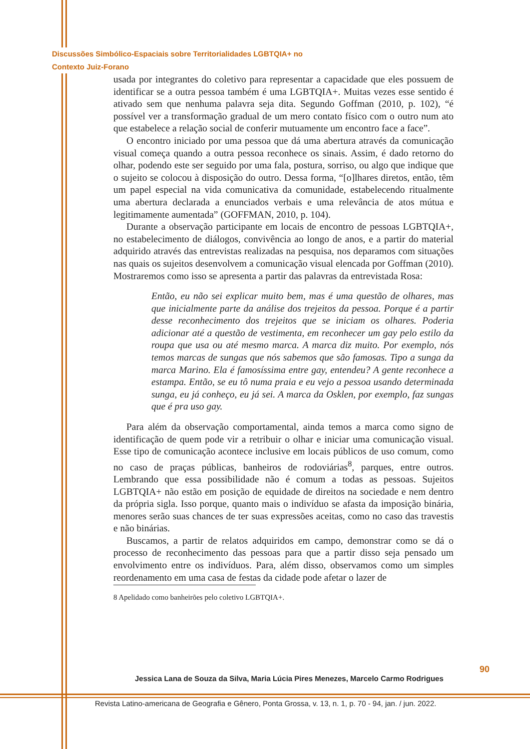Discussões Simbólico-Espaciais sobre Territorialidades LGBTQIA+ no
Contexto Juiz-Forano
usada por integrantes do coletivo para representar a capacidade que eles possuem de identificar se a outra pessoa também é uma LGBTQIA+. Muitas vezes esse sentido é ativado sem que nenhuma palavra seja dita. Segundo Goffman (2010, p. 102), “é possível ver a transformação gradual de um mero contato físico com o outro num ato que estabelece a relação social de conferir mutuamente um encontro face a face”.
O encontro iniciado por uma pessoa que dá uma abertura através da comunicação visual começa quando a outra pessoa reconhece os sinais. Assim, é dado retorno do olhar, podendo este ser seguido por uma fala, postura, sorriso, ou algo que indique que o sujeito se colocou à disposição do outro. Dessa forma, “[o]lhares diretos, então, têm um papel especial na vida comunicativa da comunidade, estabelecendo ritualmente uma abertura declarada a enunciados verbais e uma relevância de atos mútua e legitimamente aumentada” (GOFFMAN, 2010, p. 104).
Durante a observação participante em locais de encontro de pessoas LGBTQIA+, no estabelecimento de diálogos, convivência ao longo de anos, e a partir do material adquirido através das entrevistas realizadas na pesquisa, nos deparamos com situações nas quais os sujeitos desenvolvem a comunicação visual elencada por Goffman (2010). Mostraremos como isso se apresenta a partir das palavras da entrevistada Rosa:
Então, eu não sei explicar muito bem, mas é uma questão de olhares, mas que inicialmente parte da análise dos trejeitos da pessoa. Porque é a partir desse reconhecimento dos trejeitos que se iniciam os olhares. Poderia adicionar até a questão de vestimenta, em reconhecer um gay pelo estilo da roupa que usa ou até mesmo marca. A marca diz muito. Por exemplo, nós temos marcas de sungas que nós sabemos que são famosas. Tipo a sunga da marca Marino. Ela é famosíssima entre gay, entendeu? A gente reconhece a estampa. Então, se eu tô numa praia e eu vejo a pessoa usando determinada sunga, eu já conheço, eu já sei. A marca da Osklen, por exemplo, faz sungas que é pra uso gay.
Para além da observação comportamental, ainda temos a marca como signo de identificação de quem pode vir a retribuir o olhar e iniciar uma comunicação visual. Esse tipo de comunicação acontece inclusive em locais públicos de uso comum, como no caso de praças públicas, banheiros de rodoviárias<sup>8</sup>, parques, entre outros. Lembrando que essa possibilidade não é comum a todas as pessoas. Sujeitos LGBTQIA+ não estão em posição de equidade de direitos na sociedade e nem dentro da própria sigla. Isso porque, quanto mais o indivíduo se afasta da imposição binária, menores serão suas chances de ter suas expressões aceitas, como no caso das travestis e não binárias.
Buscamos, a partir de relatos adquiridos em campo, demonstrar como se dá o processo de reconhecimento das pessoas para que a partir disso seja pensado um envolvimento entre os indivíduos. Para, além disso, observamos como um simples reordenamento em uma casa de festas da cidade pode afetar o lazer de
8 Apelidado como banheirões pelo coletivo LGBTQIA+.
90
Jessica Lana de Souza da Silva, Maria Lúcia Pires Menezes, Marcelo Carmo Rodrigues
Revista Latino-americana de Geografia e Gênero, Ponta Grossa, v. 13, n. 1, p. 70 - 94, jan. / jun. 2022.